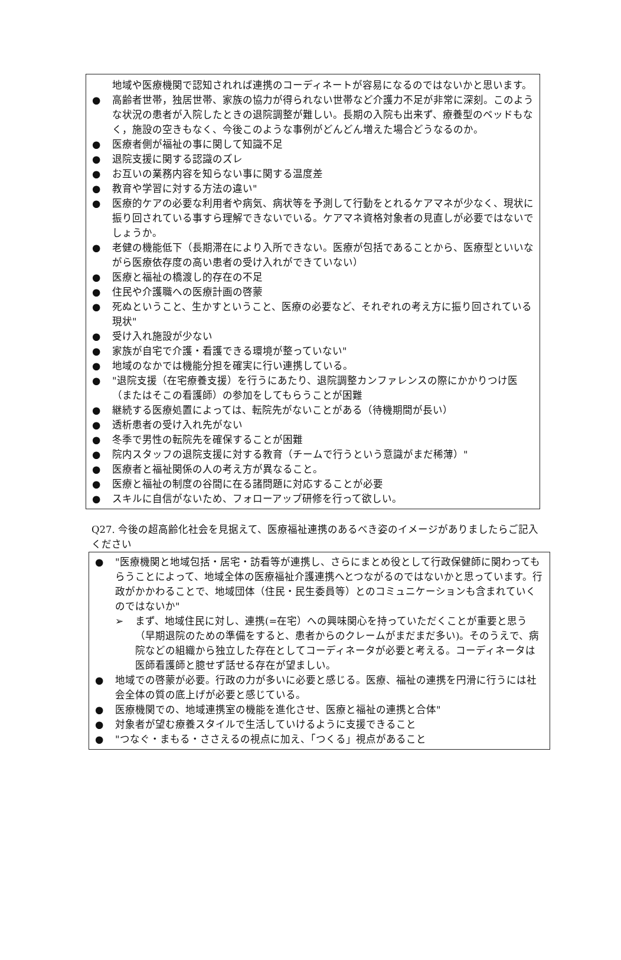地域や医療機関で認知されれば連携のコーディネートが容易になるのではないかと思います。
● 高齢者世帯，独居世帯、家族の協力が得られない世帯など介護力不足が非常に深刻。このような状況の患者が入院したときの退院調整が難しい。長期の入院も出来ず、療養型のベッドもなく，施設の空きもなく、今後このような事例がどんどん増えた場合どうなるのか。
● 医療者側が福祉の事に関して知識不足
● 退院支援に関する認識のズレ
● お互いの業務内容を知らない事に関する温度差
● 教育や学習に対する方法の違い"
● 医療的ケアの必要な利用者や病気、病状等を予測して行動をとれるケアマネが少なく、現状に振り回されている事すら理解できないでいる。ケアマネ資格対象者の見直しが必要ではないでしょうか。
● 老健の機能低下（長期滞在により入所できない。医療が包括であることから、医療型といいながら医療依存度の高い患者の受け入れができていない）
● 医療と福祉の橋渡し的存在の不足
● 住民や介護職への医療計画の啓蒙
● 死ぬということ、生かすということ、医療の必要など、それぞれの考え方に振り回されている現状"
● 受け入れ施設が少ない
● 家族が自宅で介護・看護できる環境が整っていない"
● 地域のなかでは機能分担を確実に行い連携している。
● "退院支援（在宅療養支援）を行うにあたり、退院調整カンファレンスの際にかかりつけ医（またはそこの看護師）の参加をしてもらうことが困難
● 継続する医療処置によっては、転院先がないことがある（待機期間が長い）
● 透析患者の受け入れ先がない
● 冬季で男性の転院先を確保することが困難
● 院内スタッフの退院支援に対する教育（チームで行うという意識がまだ稀薄）"
● 医療者と福祉関係の人の考え方が異なること。
● 医療と福祉の制度の谷間に在る諸問題に対応することが必要
● スキルに自信がないため、フォローアップ研修を行って欲しい。
Q27. 今後の超高齢化社会を見据えて、医療福祉連携のあるべき姿のイメージがありましたらご記入ください
● "医療機関と地域包括・居宅・訪看等が連携し、さらにまとめ役として行政保健師に関わってもらうことによって、地域全体の医療福祉介護連携へとつながるのではないかと思っています。行政がかかわることで、地域団体（住民・民生委員等）とのコミュニケーションも含まれていくのではないか"
➢ まず、地域住民に対し、連携(=在宅）への興味関心を持っていただくことが重要と思う（早期退院のための準備をすると、患者からのクレームがまだまだ多い)。そのうえで、病院などの組織から独立した存在としてコーディネータが必要と考える。コーディネータは医師看護師と臆せず話せる存在が望ましい。
● 地域での啓蒙が必要。行政の力が多いに必要と感じる。医療、福祉の連携を円滑に行うには社会全体の質の底上げが必要と感じている。
● 医療機関での、地域連携室の機能を進化させ、医療と福祉の連携と合体"
● 対象者が望む療養スタイルで生活していけるように支援できること
● "つなぐ・まもる・ささえるの視点に加え、「つくる」視点があること